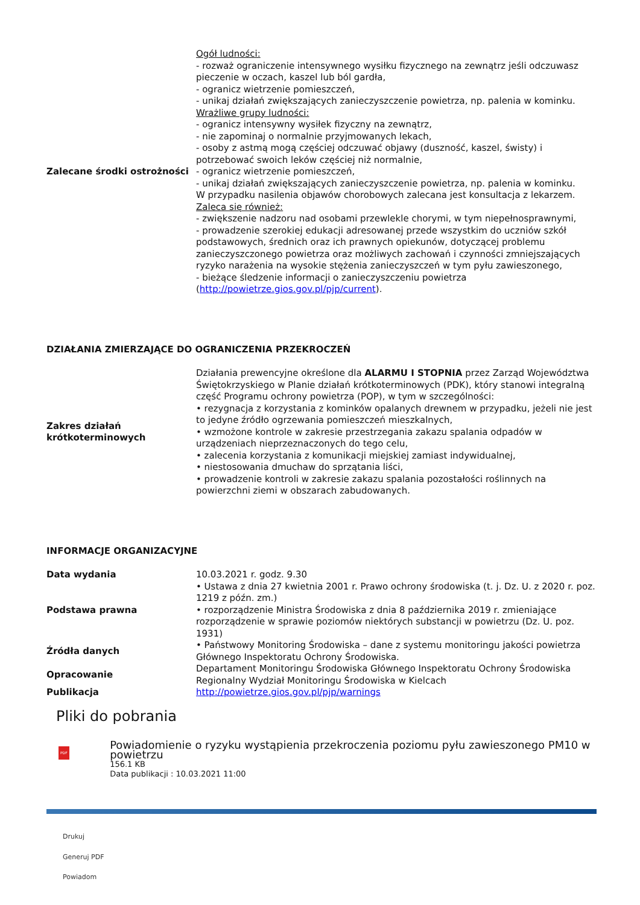| Zalecane środki ostrożności | Ogół ludności: - rozważ ograniczenie intensywnego wysiłku fizycznego na zewnątrz jeśli odczuwasz pieczenie w oczach, kaszel lub ból gardła, - ogranicz wietrzenie pomieszczeń, - unikaj działań zwiększających zanieczyszczenie powietrza, np. palenia w kominku. Wrażliwe grupy ludności: - ogranicz intensywny wysiłek fizyczny na zewnątrz, - nie zapominaj o normalnie przyjmowanych lekach, - osoby z astmą mogą częściej odczuwać objawy (duszność, kaszel, świsty) i potrzebować swoich leków częściej niż normalnie, - ogranicz wietrzenie pomieszczeń, - unikaj działań zwiększających zanieczyszczenie powietrza, np. palenia w kominku. W przypadku nasilenia objawów chorobowych zalecana jest konsultacja z lekarzem. Zaleca się również: - zwiększenie nadzoru nad osobami przewlekle chorymi, w tym niepełnosprawnymi, - prowadzenie szerokiej edukacji adresowanej przede wszystkim do uczniów szkół podstawowych, średnich oraz ich prawnych opiekunów, dotyczącej problemu zanieczyszczonego powietrza oraz możliwych zachowań i czynności zmniejszających ryzyko narażenia na wysokie stężenia zanieczyszczeń w tym pyłu zawieszonego, - bieżące śledzenie informacji o zanieczyszczeniu powietrza ( http://powietrze.gios.gov.pl/pjp/current ). |
DZIAŁANIA ZMIERZAJĄCE DO OGRANICZENIA PRZEKROCZEŃ
| Zakres działań krótkoterminowych | Działania prewencyjne określone dla ALARMU I STOPNIA przez Zarząd Województwa Świętokrzyskiego w Planie działań krótkoterminowych (PDK), który stanowi integralną część Programu ochrony powietrza (POP), w tym w szczególności: • rezygnacja z korzystania z kominków opalanych drewnem w przypadku, jeżeli nie jest to jedyne źródło ogrzewania pomieszczeń mieszkalnych, • wzmożone kontrole w zakresie przestrzegania zakazu spalania odpadów w urządzeniach nieprzeznaczonych do tego celu, • zalecenia korzystania z komunikacji miejskiej zamiast indywidualnej, • niestosowania dmuchaw do sprzątania liści, • prowadzenie kontroli w zakresie zakazu spalania pozostałości roślinnych na powierzchni ziemi w obszarach zabudowanych. |
INFORMACJE ORGANIZACYJNE
| Data wydania | 10.03.2021 r. godz. 9.30 |
| Podstawa prawna | • Ustawa z dnia 27 kwietnia 2001 r. Prawo ochrony środowiska (t. j. Dz. U. z 2020 r. poz. 1219 z późn. zm.) • rozporządzenie Ministra Środowiska z dnia 8 października 2019 r. zmieniające rozporządzenie w sprawie poziomów niektórych substancji w powietrzu (Dz. U. poz. 1931) |
| Źródła danych | • Państwowy Monitoring Środowiska – dane z systemu monitoringu jakości powietrza Głównego Inspektoratu Ochrony Środowiska. |
| Opracowanie | Departament Monitoringu Środowiska Głównego Inspektoratu Ochrony Środowiska Regionalny Wydział Monitoringu Środowiska w Kielcach |
| Publikacja | http://powietrze.gios.gov.pl/pjp/warnings |
Pliki do pobrania
PDF
Powiadomienie o ryzyku wystąpienia przekroczenia poziomu pyłu zawieszonego PM10 w powietrzu
156.1 KB
Data publikacji : 10.03.2021 11:00
Drukuj
Generuj PDF
Powiadom